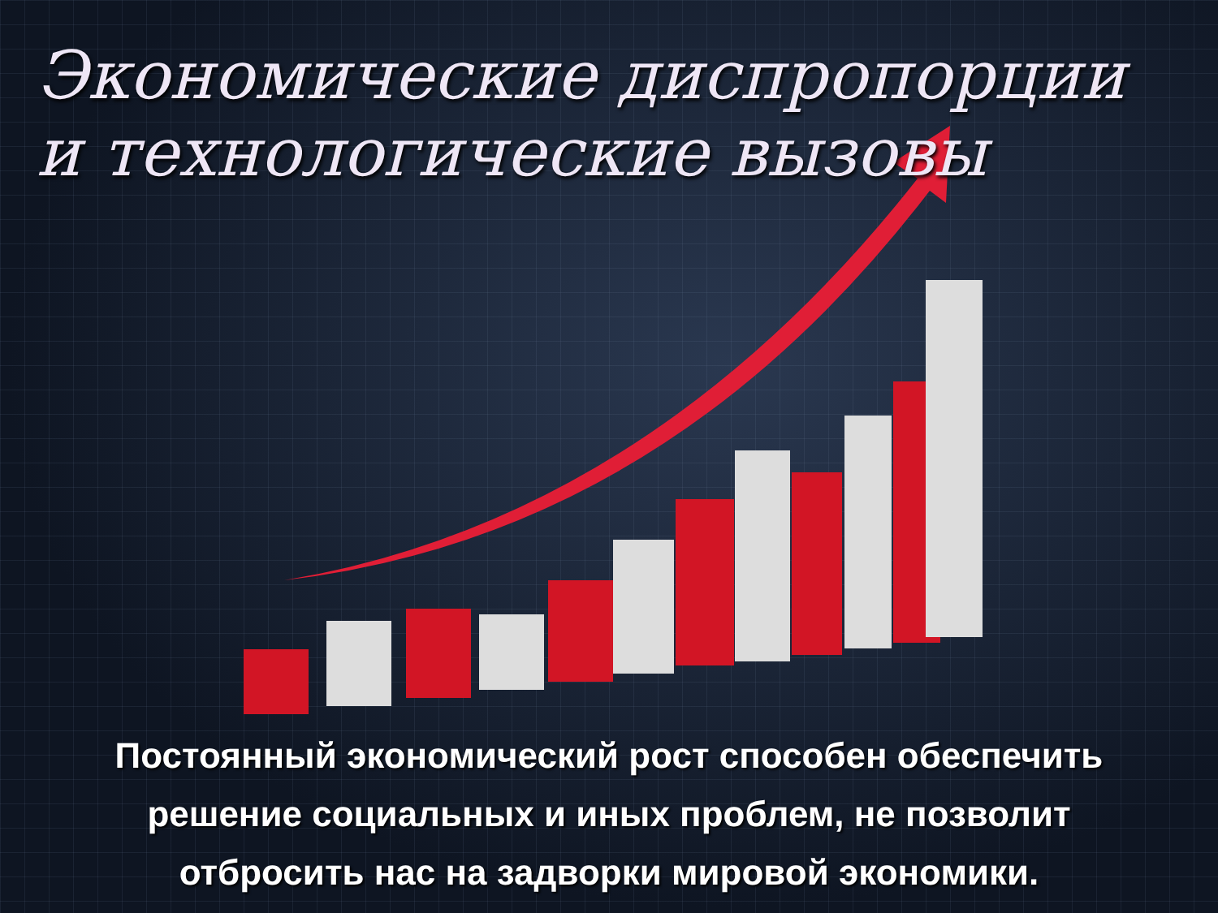Экономические диспропорции
и технологические вызовы
Постоянный экономический рост способен обеспечить
решение социальных и иных проблем, не позволит
отбросить нас на задворки мировой экономики.